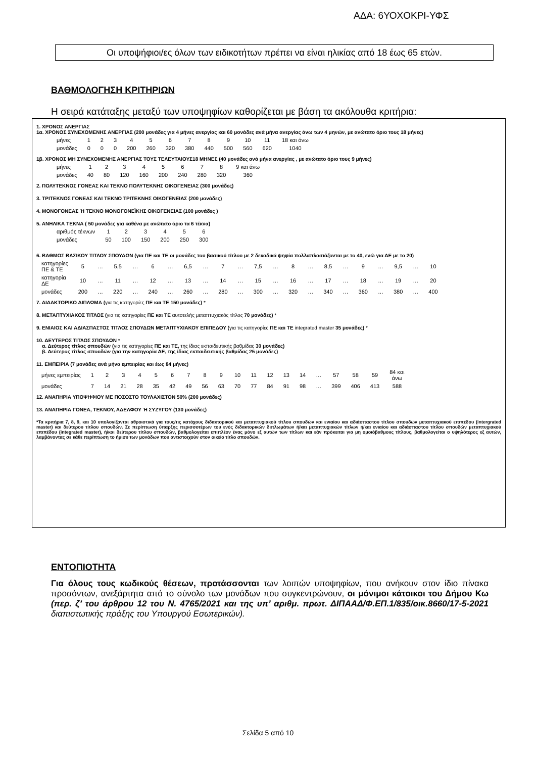ΑΔΑ: 6ΥΟΧΟΚΡΙ-ΥΦΣ
Οι υποψήφιοι/ες όλων των ειδικοτήτων πρέπει να είναι ηλικίας από 18 έως 65 ετών.
ΒΑΘΜΟΛΟΓΗΣΗ ΚΡΙΤΗΡΙΩΝ
Η σειρά κατάταξης μεταξύ των υποψηφίων καθορίζεται με βάση τα ακόλουθα κριτήρια:
1. ΧΡΟΝΟΣ ΑΝΕΡΓΙΑΣ
1α. ΧΡΟΝΟΣ ΣΥΝΕΧΟΜΕΝΗΣ ΑΝΕΡΓΙΑΣ (200 μονάδες για 4 μήνες ανεργίας και 60 μονάδες ανά μήνα ανεργίας άνω των 4 μηνών, με ανώτατο όριο τους 18 μήνες)
| μήνες | 1 | 2 | 3 | 4 | 5 | 6 | 7 | 8 | 9 | 10 | 11 | 18 και άνω |
| μονάδες | 0 | 0 | 0 | 200 | 260 | 320 | 380 | 440 | 500 | 560 | 620 | 1040 |
1β. ΧΡΟΝΟΣ ΜΗ ΣΥΝΕΧΟΜΕΝΗΣ ΑΝΕΡΓΙΑΣ ΤΟΥΣ ΤΕΛΕΥΤΑΙΟΥΣ18 ΜΗΝΕΣ (40 μονάδες ανά μήνα ανεργίας , με ανώτατο όριο τους 9 μήνες)
| μήνες | 1 | 2 | 3 | 4 | 5 | 6 | 7 | 8 | 9 και άνω |
| μονάδες | 40 | 80 | 120 | 160 | 200 | 240 | 280 | 320 | 360 |
2. ΠΟΛΥΤΕΚΝΟΣ ΓΟΝΕΑΣ ΚΑΙ ΤΕΚΝΟ ΠΟΛΥΤΕΚΝΗΣ ΟΙΚΟΓΕΝΕΙΑΣ (300 μονάδες)
3. ΤΡΙΤΕΚΝΟΣ ΓΟΝΕΑΣ ΚΑΙ ΤΕΚΝΟ ΤΡΙΤΕΚΝΗΣ ΟΙΚΟΓΕΝΕΙΑΣ (200 μονάδες)
4. ΜΟΝΟΓΟΝΕΑΣ Ή ΤΕΚΝΟ ΜΟΝΟΓΟΝΕΪΚΗΣ ΟΙΚΟΓΕΝΕΙΑΣ (100 μονάδες )
5. ΑΝΗΛΙΚΑ ΤΕΚΝΑ ( 50 μονάδες για καθένα με ανώτατο όριο τα 6 τέκνα)
| αριθμός τέκνων | 1 | 2 | 3 | 4 | 5 | 6 |
| μονάδες | 50 | 100 | 150 | 200 | 250 | 300 |
6. ΒΑΘΜΟΣ ΒΑΣΙΚΟΥ ΤΙΤΛΟΥ ΣΠΟΥΔΩΝ (για ΠΕ και ΤΕ οι μονάδες του βασικού τίτλου με 2 δεκαδικά ψηφία πολλαπλασιάζονται με το 40, ενώ για ΔΕ με το 20)
| κατηγορίες ΠΕ & ΤΕ | 5 | … | 5,5 | … | 6 | … | 6,5 | … | 7 | … | 7,5 | … | 8 | … | 8,5 | … | 9 | … | 9,5 | … | 10 |
| κατηγορία ΔΕ | 10 | … | 11 | … | 12 | … | 13 | … | 14 | … | 15 | … | 16 | … | 17 | … | 18 | … | 19 | … | 20 |
| μονάδες | 200 | … | 220 | … | 240 | … | 260 | … | 280 | … | 300 | … | 320 | … | 340 | … | 360 | … | 380 | … | 400 |
7. ΔΙΔΑΚΤΟΡΙΚΟ ΔΙΠΛΩΜΑ (για τις κατηγορίες ΠΕ και ΤΕ 150 μονάδες) *
8. ΜΕΤΑΠΤΥΧΙΑΚΟΣ ΤΙΤΛΟΣ (για τις κατηγορίες ΠΕ και ΤΕ αυτοτελής μεταπτυχιακός τίτλος 70 μονάδες) *
9. ΕΝΙΑΙΟΣ ΚΑΙ ΑΔΙΑΣΠΑΣΤΟΣ ΤΙΤΛΟΣ ΣΠΟΥΔΩΝ ΜΕΤΑΠΤΥΧΙΑΚΟΥ ΕΠΙΠΕΔΟΥ (για τις κατηγορίες ΠΕ και ΤΕ integrated master 35 μονάδες) *
10. ΔΕΥΤΕΡΟΣ ΤΙΤΛΟΣ ΣΠΟΥΔΩΝ *
α. Δεύτερος τίτλος σπουδών (για τις κατηγορίες ΠΕ και ΤΕ, της ίδιας εκπαιδευτικής βαθμίδας 30 μονάδες)
β. Δεύτερος τίτλος σπουδών (για την κατηγορία ΔΕ, της ίδιας εκπαιδευτικής βαθμίδας 25 μονάδες)
11. ΕΜΠΕΙΡΙΑ (7 μονάδες ανά μήνα εμπειρίας και έως 84 μήνες)
| μήνες εμπειρίας | 1 | 2 | 3 | 4 | 5 | 6 | 7 | 8 | 9 | 10 | 11 | 12 | 13 | 14 | … | 57 | 58 | 59 | 84 και άνω |
| μονάδες | 7 | 14 | 21 | 28 | 35 | 42 | 49 | 56 | 63 | 70 | 77 | 84 | 91 | 98 | … | 399 | 406 | 413 | 588 |
12. ΑΝΑΠΗΡΙΑ ΥΠΟΨΗΦΙΟΥ ΜΕ ΠΟΣΟΣΤΟ ΤΟΥΛΑΧΙΣΤΟΝ 50% (200 μονάδες)
13. ΑΝΑΠΗΡΙΑ ΓΟΝΕΑ, ΤΕΚΝΟΥ, ΑΔΕΛΦΟΥ Ή ΣΥΖΥΓΟΥ (130 μονάδες)
*Τα κριτήρια 7, 8, 9, και 10 υπολογίζονται αθροιστικά για τους/τις κατόχους διδακτορικού και μεταπτυχιακού τίτλου σπουδών και ενιαίου και αδιάσπαστου τίτλου σπουδών μεταπτυχιακού επιπέδου (intergrated master) και δεύτερου τίτλου σπουδών. Σε περίπτωση ύπαρξης περισσοτέρων του ενός διδακτορικών διπλωμάτων ή/και μεταπτυχιακών τίτλων ή/και ενιαίου και αδιάσπαστου τίτλου σπουδών μεταπτυχιακού επιπέδου (integrated master), ή/και δεύτερου τίτλου σπουδών, βαθμολογείται επιπλέον ένας μόνο εξ αυτών των τίτλων και εάν πρόκειται για μη ομοιόβαθμους τίτλους, βαθμολογείται ο υψηλότερος εξ αυτών, λαμβάνοντας σε κάθε περίπτωση το ήμισυ των μονάδων που αντιστοιχούν στον οικείο τίτλο σπουδών.
ΕΝΤΟΠΙΟΤΗΤΑ
Για όλους τους κωδικούς θέσεων, προτάσσονται των λοιπών υποψηφίων, που ανήκουν στον ίδιο πίνακα προσόντων, ανεξάρτητα από το σύνολο των μονάδων που συγκεντρώνουν, οι μόνιμοι κάτοικοι του Δήμου Κω (περ. ζ’ του άρθρου 12 του Ν. 4765/2021 και της υπ’ αριθμ. πρωτ. ΔΙΠΑΑΔ/Φ.ΕΠ.1/835/οικ.8660/17-5-2021 διαπιστωτικής πράξης του Υπουργού Εσωτερικών).
Σελίδα 5 από 10